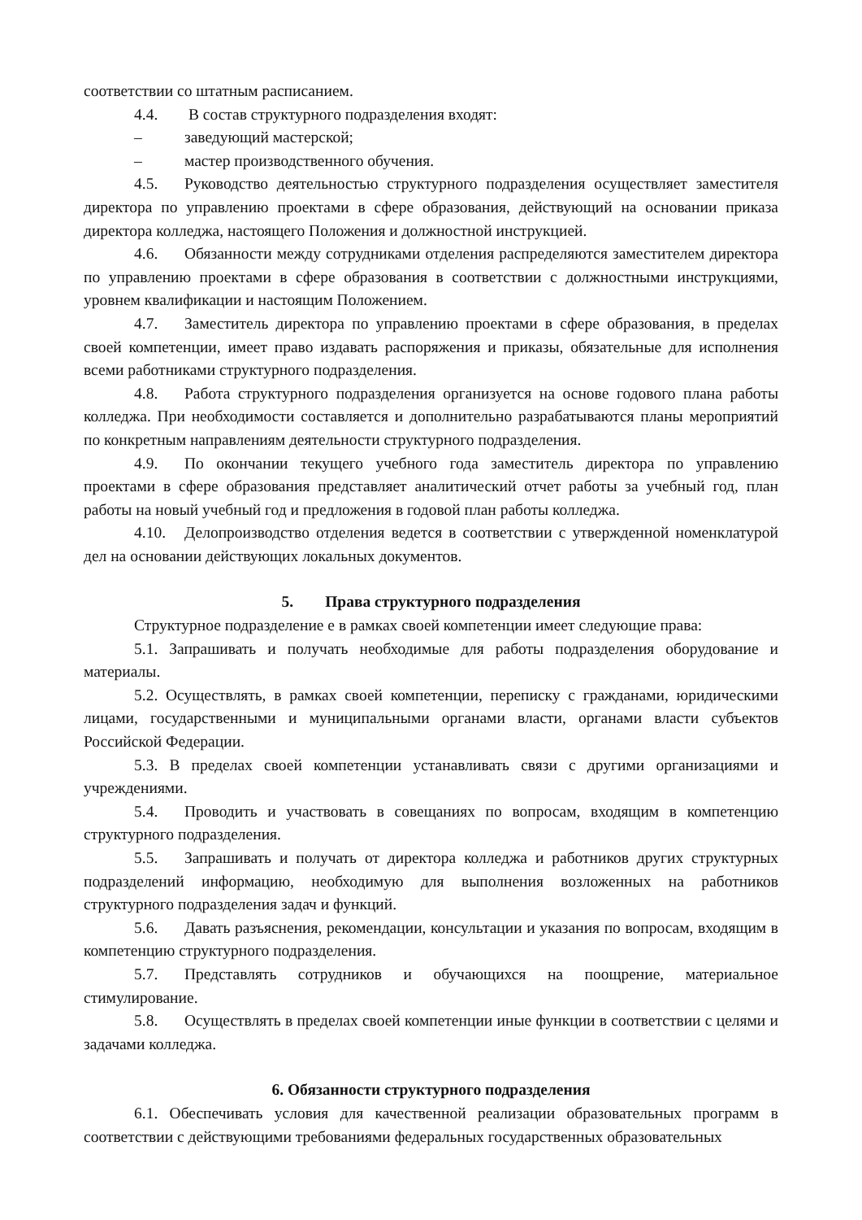соответствии со штатным расписанием.
4.4. В состав структурного подразделения входят:
– заведующий мастерской;
– мастер производственного обучения.
4.5. Руководство деятельностью структурного подразделения осуществляет заместителя директора по управлению проектами в сфере образования, действующий на основании приказа директора колледжа, настоящего Положения и должностной инструкцией.
4.6. Обязанности между сотрудниками отделения распределяются заместителем директора по управлению проектами в сфере образования в соответствии с должностными инструкциями, уровнем квалификации и настоящим Положением.
4.7. Заместитель директора по управлению проектами в сфере образования, в пределах своей компетенции, имеет право издавать распоряжения и приказы, обязательные для исполнения всеми работниками структурного подразделения.
4.8. Работа структурного подразделения организуется на основе годового плана работы колледжа. При необходимости составляется и дополнительно разрабатываются планы мероприятий по конкретным направлениям деятельности структурного подразделения.
4.9. По окончании текущего учебного года заместитель директора по управлению проектами в сфере образования представляет аналитический отчет работы за учебный год, план работы на новый учебный год и предложения в годовой план работы колледжа.
4.10. Делопроизводство отделения ведется в соответствии с утвержденной номенклатурой дел на основании действующих локальных документов.
5. Права структурного подразделения
Структурное подразделение е в рамках своей компетенции имеет следующие права:
5.1. Запрашивать и получать необходимые для работы подразделения оборудование и материалы.
5.2. Осуществлять, в рамках своей компетенции, переписку с гражданами, юридическими лицами, государственными и муниципальными органами власти, органами власти субъектов Российской Федерации.
5.3. В пределах своей компетенции устанавливать связи с другими организациями и учреждениями.
5.4. Проводить и участвовать в совещаниях по вопросам, входящим в компетенцию структурного подразделения.
5.5. Запрашивать и получать от директора колледжа и работников других структурных подразделений информацию, необходимую для выполнения возложенных на работников структурного подразделения задач и функций.
5.6. Давать разъяснения, рекомендации, консультации и указания по вопросам, входящим в компетенцию структурного подразделения.
5.7. Представлять сотрудников и обучающихся на поощрение, материальное стимулирование.
5.8. Осуществлять в пределах своей компетенции иные функции в соответствии с целями и задачами колледжа.
6. Обязанности структурного подразделения
6.1. Обеспечивать условия для качественной реализации образовательных программ в соответствии с действующими требованиями федеральных государственных образовательных